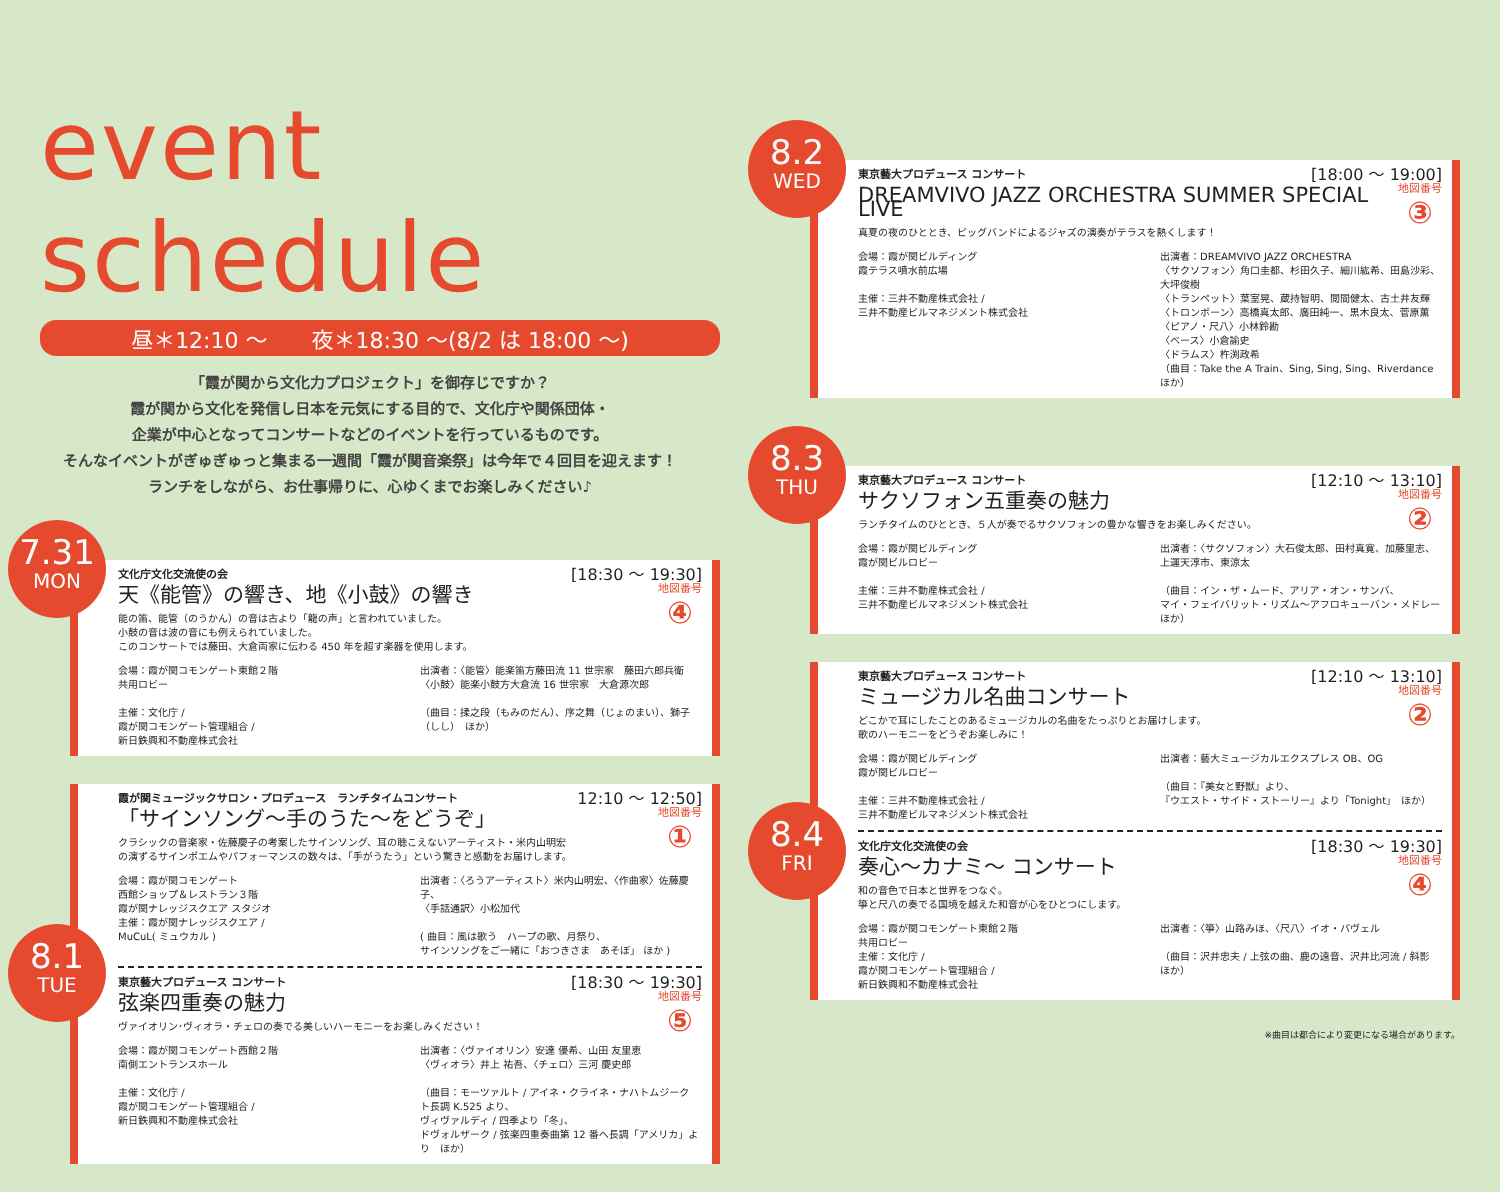event schedule
昼＊12:10 ～　　夜＊18:30 ～(8/2 は 18:00 ～)
「霞が関から文化力プロジェクト」を御存じですか？
霞が関から文化を発信し日本を元気にする目的で、文化庁や関係団体・
企業が中心となってコンサートなどのイベントを行っているものです。
そんなイベントがぎゅぎゅっと集まる一週間「霞が関音楽祭」は今年で４回目を迎えます！
ランチをしながら、お仕事帰りに、心ゆくまでお楽しみください♪
7.31
MON
文化庁文化交流使の会 [18:30 ～ 19:30]
地図番号
④
天《能管》の響き、地《小鼓》の響き
能の笛、能管（のうかん）の音は古より「龍の声」と言われていました。
小鼓の音は波の音にも例えられていました。
このコンサートでは藤田、大倉両家に伝わる 450 年を超す楽器を使用します。
会場：霞が関コモンゲート東館２階
共用ロビー
主催：文化庁 /
霞が関コモンゲート管理組合 /
新日鉄興和不動産株式会社
出演者：〈能管〉能楽笛方藤田流 11 世宗家　藤田六郎兵衛
〈小鼓〉能楽小鼓方大倉流 16 世宗家　大倉源次郎
（曲目：揉之段（もみのだん）、序之舞（じょのまい）、獅子（しし）　ほか）
8.1
TUE
霞が関ミュージックサロン・プロデュース　ランチタイムコンサート 12:10 ～ 12:50]
地図番号
①
「サインソング～手のうた～をどうぞ」
クラシックの音楽家・佐藤慶子の考案したサインソング、耳の聴こえないアーティスト・米内山明宏
の演ずるサインポエムやパフォーマンスの数々は、「手がうたう」という驚きと感動をお届けします。
会場：霞が関コモンゲート
西館ショップ＆レストラン３階
霞が関ナレッジスクエア スタジオ
主催：霞が関ナレッジスクエア /
MuCuL( ミュウカル )
出演者：〈ろうアーティスト〉米内山明宏、〈作曲家〉佐藤慶子、
〈手話通訳〉小松加代
( 曲目：風は歌う　ハープの歌、月祭り、
サインソングをご一緒に「おつきさま　あそぼ」 ほか )
東京藝大プロデュース コンサート [18:30 ～ 19:30]
地図番号
⑤
弦楽四重奏の魅力
ヴァイオリン･ヴィオラ・チェロの奏でる美しいハーモニーをお楽しみください！
会場：霞が関コモンゲート西館２階
南側エントランスホール
主催：文化庁 /
霞が関コモンゲート管理組合 /
新日鉄興和不動産株式会社
出演者：〈ヴァイオリン〉安達 優希、山田 友里恵
〈ヴィオラ〉井上 祐吾、〈チェロ〉三河 慶史郎
（曲目：モーツァルト / アイネ・クライネ・ナハトムジーク　ト長調 K.525 より、
ヴィヴァルディ / 四季より「冬」、
ドヴォルザーク / 弦楽四重奏曲第 12 番へ長調「アメリカ」より　ほか）
8.2
WED
東京藝大プロデュース コンサート [18:00 ～ 19:00]
地図番号
③
DREAMVIVO JAZZ ORCHESTRA SUMMER SPECIAL LIVE
真夏の夜のひととき、ビッグバンドによるジャズの演奏がテラスを熱くします！
会場：霞が関ビルディング
霞テラス噴水前広場
主催：三井不動産株式会社 /
三井不動産ビルマネジメント株式会社
出演者：DREAMVIVO JAZZ ORCHESTRA
〈サクソフォン〉角口圭都、杉田久子、細川紘希、田島沙彩、大坪俊樹
〈トランペット〉葉室晃、蔵持智明、閲間健太、古土井友輝
〈トロンボーン〉高橋真太郎、廣田純一、黒木良太、菅原薫
〈ピアノ・尺八〉小林鈴勘
〈ベース〉小倉諭史
〈ドラムス〉杵渕政希
（曲目：Take the A Train、Sing, Sing, Sing、Riverdance　ほか）
8.3
THU
東京藝大プロデュース コンサート [12:10 ～ 13:10]
地図番号
②
サクソフォン五重奏の魅力
ランチタイムのひととき、５人が奏でるサクソフォンの豊かな響きをお楽しみください。
会場：霞が関ビルディング
霞が関ビルロビー
主催：三井不動産株式会社 /
三井不動産ビルマネジメント株式会社
出演者：〈サクソフォン〉大石俊太郎、田村真寛、加藤里志、上運天淳市、東涼太
（曲目：イン・ザ・ムード、アリア・オン・サンバ、
マイ・フェイバリット・リズム～アフロキューバン・メドレー　ほか）
8.4
FRI
東京藝大プロデュース コンサート [12:10 ～ 13:10]
地図番号
②
ミュージカル名曲コンサート
どこかで耳にしたことのあるミュージカルの名曲をたっぷりとお届けします。
歌のハーモニーをどうぞお楽しみに！
会場：霞が関ビルディング
霞が関ビルロビー
主催：三井不動産株式会社 /
三井不動産ビルマネジメント株式会社
出演者：藝大ミュージカルエクスプレス OB、OG
（曲目：『美女と野獣』より、
『ウエスト・サイド・ストーリー』より「Tonight」　ほか）
文化庁文化交流使の会 [18:30 ～ 19:30]
地図番号
④
奏心～カナミ～ コンサート
和の音色で日本と世界をつなぐ。
箏と尺八の奏でる国境を越えた和音が心をひとつにします。
会場：霞が関コモンゲート東館２階
共用ロビー
主催：文化庁 /
霞が関コモンゲート管理組合 /
新日鉄興和不動産株式会社
出演者：〈箏〉山路みほ、〈尺八〉イオ・パヴェル
（曲目：沢井忠夫 / 上弦の曲、鹿の遠音、沢井比河流 / 斜影　ほか）
※曲目は都合により変更になる場合があります。